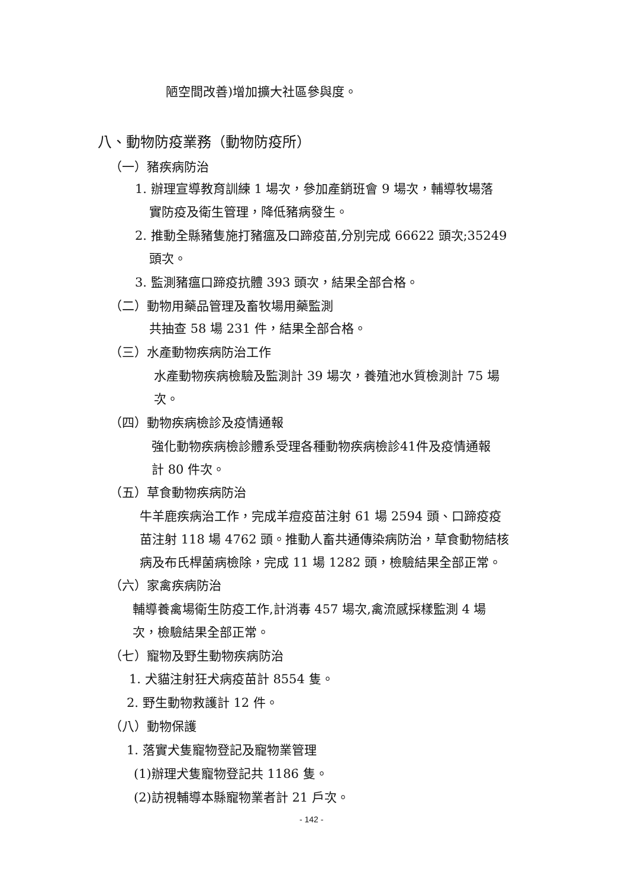陋空間改善)增加擴大社區參與度。
八、動物防疫業務（動物防疫所）
（一）豬疾病防治
1. 辦理宣導教育訓練 1 場次，參加產銷班會 9 場次，輔導牧場落
實防疫及衛生管理，降低豬病發生。
2. 推動全縣豬隻施打豬瘟及口蹄疫苗,分別完成 66622 頭次;35249
頭次。
3. 監測豬瘟口蹄疫抗體 393 頭次，結果全部合格。
（二）動物用藥品管理及畜牧場用藥監測
共抽查 58 場 231 件，結果全部合格。
（三）水產動物疾病防治工作
水產動物疾病檢驗及監測計 39 場次，養殖池水質檢測計 75 場
次。
（四）動物疾病檢診及疫情通報
強化動物疾病檢診體系受理各種動物疾病檢診41件及疫情通報
計 80 件次。
（五）草食動物疾病防治
牛羊鹿疾病治工作，完成羊痘疫苗注射 61 場 2594 頭、口蹄疫疫
苗注射 118 場 4762 頭。推動人畜共通傳染病防治，草食動物結核
病及布氏桿菌病檢除，完成 11 場 1282 頭，檢驗結果全部正常。
（六）家禽疾病防治
輔導養禽場衛生防疫工作,計消毒 457 場次,禽流感採樣監測 4 場
次，檢驗結果全部正常。
（七）寵物及野生動物疾病防治
1. 犬貓注射狂犬病疫苗計 8554 隻。
2. 野生動物救護計 12 件。
（八）動物保護
1. 落實犬隻寵物登記及寵物業管理
(1)辦理犬隻寵物登記共 1186 隻。
(2)訪視輔導本縣寵物業者計 21 戶次。
- 142 -